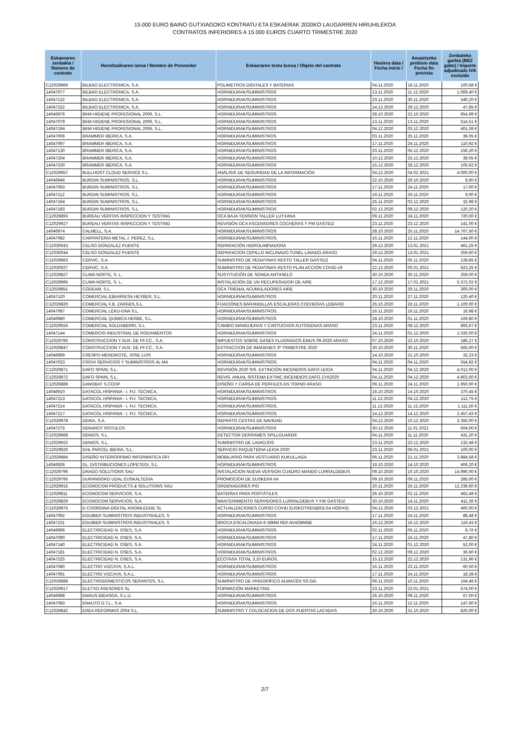15.000 EURO BAINO GUTXIAGOKO KONTRATU ETA ESKAERAK 2020KO LAUGARREN HIRUHILEKOA
CONTRATOS INFERIORES A 15.000 EUROS CUARTO TRIMESTRE 2020
| Eskaeraren zenbakia / Número de contrato | Hornitzailearen izena / Nombre de Proveedor | Eskaeraren testu burua / Objeto del contrato | Hasiera data / Fecha inicio / | Amaietzeko prebisio data Fecha fin prevista | Zenbateko garbia (BEZ gabe) / Importe adjudicado IVA excluido |
| --- | --- | --- | --- | --- | --- |
| C12029869 | BILBAO ELECTRONICA, S.A. | POLIMETROS DIGITALES Y BATERIAS | 04.11.2020 | 19.11.2020 | 100,68 € |
| 14047077 | BILBAO ELECTRONICA, S.A. | HORNIDURAK/SUMINISTROS | 13.11.2020 | 11.12.2020 | 1.069,40 € |
| 14047132 | BILBAO ELECTRONICA, S.A. | HORNIDURAK/SUMINISTROS | 23.11.2020 | 30.11.2020 | 340,20 € |
| 14047222 | BILBAO ELECTRONICA, S.A. | HORNIDURAK/SUMINISTROS | 14.12.2020 | 29.12.2020 | 47,85 € |
| 14046976 | BKM HIGIENE PROFESIONAL 2006, S.L. | HORNIDURAK/SUMINISTROS | 28.10.2020 | 22.10.2020 | 654,99 € |
| 14047079 | BKM HIGIENE PROFESIONAL 2006, S.L. | HORNIDURAK/SUMINISTROS | 13.11.2020 | 13.11.2020 | 514,51 € |
| 14047194 | BKM HIGIENE PROFESIONAL 2006, S.L. | HORNIDURAK/SUMINISTROS | 04.12.2020 | 03.12.2020 | 401,08 € |
| 14047006 | BRAMMER IBERICA, S.A. | HORNIDURAK/SUMINISTROS | 03.11.2020 | 25.11.2020 | 39,05 € |
| 14047097 | BRAMMER IBERICA, S.A. | HORNIDURAK/SUMINISTROS | 17.11.2020 | 24.11.2020 | 110,92 € |
| 14047130 | BRAMMER IBERICA, S.A. | HORNIDURAK/SUMINISTROS | 20.11.2020 | 05.12.2020 | 156,20 € |
| 14047204 | BRAMMER IBERICA, S.A. | HORNIDURAK/SUMINISTROS | 10.12.2020 | 25.12.2020 | 39,05 € |
| 14047230 | BRAMMER IBERICA, S.A. | HORNIDURAK/SUMINISTROS | 15.12.2020 | 28.12.2020 | 105,62 € |
| C12029957 | BULLHOST CLOUD SERVICE S.L. | ANÁLISIS DE SEGURIDAD DE LA INFORMACIÓN | 04.12.2020 | 04.02.2021 | 4.000,00 € |
| 14046946 | BURDIN SUMINISTROS, S.L. | HORNIDURAK/SUMINISTROS | 22.10.2020 | 29.10.2020 | 9,60 € |
| 14047093 | BURDIN SUMINISTROS, S.L. | HORNIDURAK/SUMINISTROS | 17.11.2020 | 24.11.2020 | 17,00 € |
| 14047112 | BURDIN SUMINISTROS, S.L. | HORNIDURAK/SUMINISTROS | 19.11.2020 | 26.11.2020 | 9,00 € |
| 14047164 | BURDIN SUMINISTROS, S.L. | HORNIDURAK/SUMINISTROS | 25.11.2020 | 02.12.2020 | 32,98 € |
| 14047183 | BURDIN SUMINISTROS, S.L. | HORNIDURAK/SUMINISTROS | 02.12.2020 | 09.12.2020 | 120,20 € |
| C12029893 | BUREAU VERITAS INSPECCION Y TESTING | OCA BAJA TENSION TALLER LUTXANA | 09.11.2020 | 24.11.2020 | 720,00 € |
| C12029927 | BUREAU VERITAS INSPECCION Y TESTING | REVISIÓN OCA ASCENSORES COCHERAS Y PM GASTEIZ | 23.11.2020 | 23.12.2020 | 141,00 € |
| 14046974 | CALMELL, S.A. | HORNIDURAK/SUMINISTROS | 28.10.2020 | 25.11.2020 | 14.767,50 € |
| 14047082 | CARPINTERIA METAL J. PEREZ, S.L. | HORNIDURAK/SUMINISTROS. | 16.11.2020 | 12.11.2020 | 144,00 € |
| C12030043 | CELSO GONZALEZ PUENTE | REPARACIÓN HIDROLIMPIADORA | 29.12.2020 | 13.01.2021 | 461,25 € |
| C12030044 | CELSO GONZALEZ PUENTE | REPARACION CEPILLO INCLINADO.TUNEL LAVADO.ARASO | 29.12.2020 | 13.01.2021 | 259,60 € |
| C12029863 | CERVIC, S.A. | SUMINISTRO DE PEGATINAS RESTO TALLER GASTEIZ | 04.11.2020 | 05.11.2020 | 128,85 € |
| C12030027 | CERVIC, S.A. | SUMINISTRO DE PEGATINAS RESTO PLAN ACCIÓN COVID-19 | 22.12.2020 | 05.01.2021 | 623,25 € |
| C12029827 | CLIMA NORTE, S. L. | SUSTITUCIÓN DE SONDA ANTIHIELO | 30.10.2020 | 30.11.2020 | 259,00 € |
| C12029995 | CLIMA NORTE, S. L. | INSTALACIÓN DE UN RECUPERADOR DE AIRE | 17.12.2020 | 17.01.2021 | 5.372,02 € |
| C12029851 | CODEAM, S.L. | OCA TRIENAL ACUMULADORES AIRE | 30.10.2020 | 29.11.2020 | 300,00 € |
| 14047120 | COMERCIAL EIBARRESA HEYBER, S.L. | HORNIDURAK/SUMINISTROS | 20.11.2020 | 27.11.2020 | 120,40 € |
| C12029820 | COMERCIAL F.B. ZARGES,S.L. | FIJACIÓNES BARANDILLAS ESCALERAS COCHERAS LEBARIO | 26.10.2020 | 26.11.2020 | 1.100,00 € |
| 14047087 | COMERCIAL LEKU-ONA S.L. | HORNIDURAK/SUMINISTROS. | 16.11.2020 | 16.11.2020 | 16,98 € |
| 14046980 | COMERCIAL QUIMICA HERBE, S.L. | HORNIDURAK/SUMINISTROS | 28.10.2020 | 01.11.2020 | 169,80 € |
| C12029924 | COMERCIAL SOLDABERRI, S.L. | CAMBIO MANGUERAS Y CARTUCHOS AUTOGENAS.ARASO | 23.11.2020 | 08.12.2020 | 893,67 € |
| 14047144 | COMERCIO INDUSTRIAL DE RODAMIENTOS | HORNIDURAK/SUMINISTROS | 24.11.2020 | 01.12.2020 | 1.026,00 € |
| C12029785 | CONSTRUCCION Y AUX. DE FF.CC., S.A. | IMPUESTOS SOBRE GASES FLUORADOS EMUS 09-2020.ARASO | 07.10.2020 | 22.10.2020 | 186,27 € |
| C12029847 | CONSTRUCCION Y AUX. DE FF.CC., S.A. | EXTRACCION DE IMAGENES 3º TRIMESTRE 2020 | 30.10.2020 | 30.11.2020 | 565,00 € |
| 14046899 | CRESPO MENDIKOTE, JOSE LUIS | HORNIDURAK/SUMINISTROS | 14.10.2020 | 21.10.2020 | 32,23 € |
| 14047023 | CROVI SERVICIOS Y SUMINISTROS AL MA | HORNIDURAK/SUMINISTROS. | 04.11.2020 | 04.11.2020 | 554,82 € |
| C12029871 | DAFO SPAIN, S.L. | REVISIÓN 2020 SIS. EXTINCIÓN INCENDIOS DAFO LEIOA | 04.11.2020 | 04.12.2020 | 4.012,00 € |
| C12029872 | DAFO SPAIN, S.L. | REVIS. ANUAL SISTEMA EXTINC.INCENDIOS DAFO ZYA2020 | 04.11.2020 | 04.12.2020 | 4.802,60 € |
| C12029889 | DANOBAT S.COOP | DISEÑO Y CARGA DE PERFILES EN TORNO ARASO | 09.11.2020 | 24.11.2020 | 1.950,00 € |
| 14046910 | DATACOL HISPANIA - I. FIJ. TECNICA, | HORNIDURAK/SUMINISTROS | 16.10.2020 | 14.10.2020 | 370,45 € |
| 14047213 | DATACOL HISPANIA - I. FIJ. TECNICA, | HORNIDURAK/SUMINISTROS. | 11.12.2020 | 04.12.2020 | 112,75 € |
| 14047214 | DATACOL HISPANIA - I. FIJ. TECNICA, | HORNIDURAK/SUMINISTROS. | 11.12.2020 | 11.12.2020 | 1.111,50 € |
| 14047217 | DATACOL HISPANIA - I. FIJ. TECNICA, | HORNIDURAK/SUMINISTROS. | 14.12.2020 | 14.12.2020 | 2.457,43 € |
| C12029978 | DEIKA, S.A. | REPARTO CESTAS DE NAVIDAD | 04.12.2020 | 10.12.2020 | 3.350,00 € |
| 14047275 | DENAROT ROTULOS | HORNIDURAK/SUMINISTROS | 30.12.2020 | 11.01.2021 | 504,00 € |
| C12029868 | DENIOS, S.L. | DETECTOR DERRAMES SPILLGUARD® | 04.11.2020 | 11.11.2020 | 431,20 € |
| C12029922 | DENIOS, S.L. | SUMINISTRO DE LAVAOJOS | 23.11.2020 | 23.12.2020 | 132,48 € |
| C12029926 | DHL PARCEL IBERIA, S.L. | SERVICIO PAQUETERIA LEIOA 2020 | 23.11.2020 | 06.01.2021 | 100,00 € |
| C12029884 | DISEÑO INTERIORISMO INFORMATICA OFI | MOBILIARIO PARA VESTUARIO KUKULLAGA | 06.11.2020 | 21.11.2020 | 3.884,58 € |
| 14046926 | DL. DISTRIBUCIONES LOPETEGI, S.L. | HORNIDURAK/SUMINISTROS | 19.10.2020 | 14.10.2020 | 406,20 € |
| C12029796 | DRAGO SOLUTIONS SAU | INSTALACION NUEVA VERSION CUADRO MANDO LURRALDEBUS | 09.10.2020 | 10.10.2020 | 14.990,00 € |
| C12029795 | DURANGOKO UDAL EUSKALTEGIA | PROMOCION DE EUSKERA IIA | 09.10.2020 | 09.11.2020 | 285,00 € |
| C12029915 | ECONOCOM PRODUCTS & SOLUTIONS SAU | ORDENADORES PIO | 20.11.2020 | 26.11.2020 | 12.239,60 € |
| C12029811 | ECONOCOM SERVICIOS, S.A. | BATERÍAS PARA PORTÁTILES | 26.10.2020 | 02.11.2020 | 462,48 € |
| C12029829 | ECONOCOM SERVICIOS, S.A. | MANTENIMIENTO SERVIDORES LURRALDEBUS Y FW GASTEIZ | 30.10.2020 | 14.11.2020 | 411,36 € |
| C12029975 | E-COORDINA DIGITAL KNOWLEDGE SL | ACTUALIZACIONES CURSO COVID EUSKOTREN(BOLSA HORAS) | 04.12.2020 | 03.12.2021 | 400,00 € |
| 14047092 | EGUIBER SUMINISTROS INDUSTRIALES, S | HORNIDURAK/SUMINISTROS | 17.11.2020 | 24.11.2020 | 88,48 € |
| 14047231 | EGUIBER SUMINISTROS INDUSTRIALES, S | BROCA ESCALONADA 6-38MM REF.AV4OBM5B | 16.12.2020 | 16.12.2020 | 119,43 € |
| 14046996 | ELECTRICIDAD N. OSES, S.A. | HORNIDURAK/SUMINISTROS | 02.11.2020 | 06.11.2020 | 8,76 € |
| 14047090 | ELECTRICIDAD N. OSES, S.A. | HORNIDURAK/SUMINISTROS | 17.11.2020 | 24.11.2020 | 47,80 € |
| 14047140 | ELECTRICIDAD N. OSES, S.A. | HORNIDURAK/SUMINISTROS | 24.11.2020 | 01.12.2020 | 52,00 € |
| 14047181 | ELECTRICIDAD N. OSES, S.A. | HORNIDURAK/SUMINISTROS | 02.12.2020 | 09.12.2020 | 36,90 € |
| 14047225 | ELECTRICIDAD N. OSES, S.A. | ECOTASA TOTAL 3,10 EUROS. | 15.12.2020 | 22.12.2020 | 131,90 € |
| 14047080 | ELECTRO VIZCAYA, S.A.L. | HORNIDURAK/SUMINISTROS | 16.11.2020 | 23.11.2020 | 60,50 € |
| 14047091 | ELECTRO VIZCAYA, S.A.L. | HORNIDURAK/SUMINISTROS | 17.11.2020 | 24.11.2020 | 18,28 € |
| C12029888 | ELECTRODOMESTICOS SERANTES, S.L. | SUMINISTRO DE FRIGORÍFICO ALMACÉN SS.GG. | 09.11.2020 | 10.11.2020 | 164,46 € |
| C12029917 | ELETXO ASESORES SL | FORMACIÓN MARKETING | 23.11.2020 | 23.01.2021 | 574,00 € |
| 14046968 | EMAUS BIDASOA, S.L.U. | HORNIDURAK/SUMINISTROS | 26.10.2020 | 09.11.2020 | 67,00 € |
| 14047083 | ENAUTO D.T.L., S.A. | HORNIDURAK/SUMINISTROS. | 16.11.2020 | 12.11.2020 | 147,60 € |
| C12029842 | EREA REFORMAS 2004 S.L. | SUMINISTRO Y COLOCACION DE DOS PUERTAS LACADAS | 30.10.2020 | 31.10.2020 | 820,00 € |
2/7